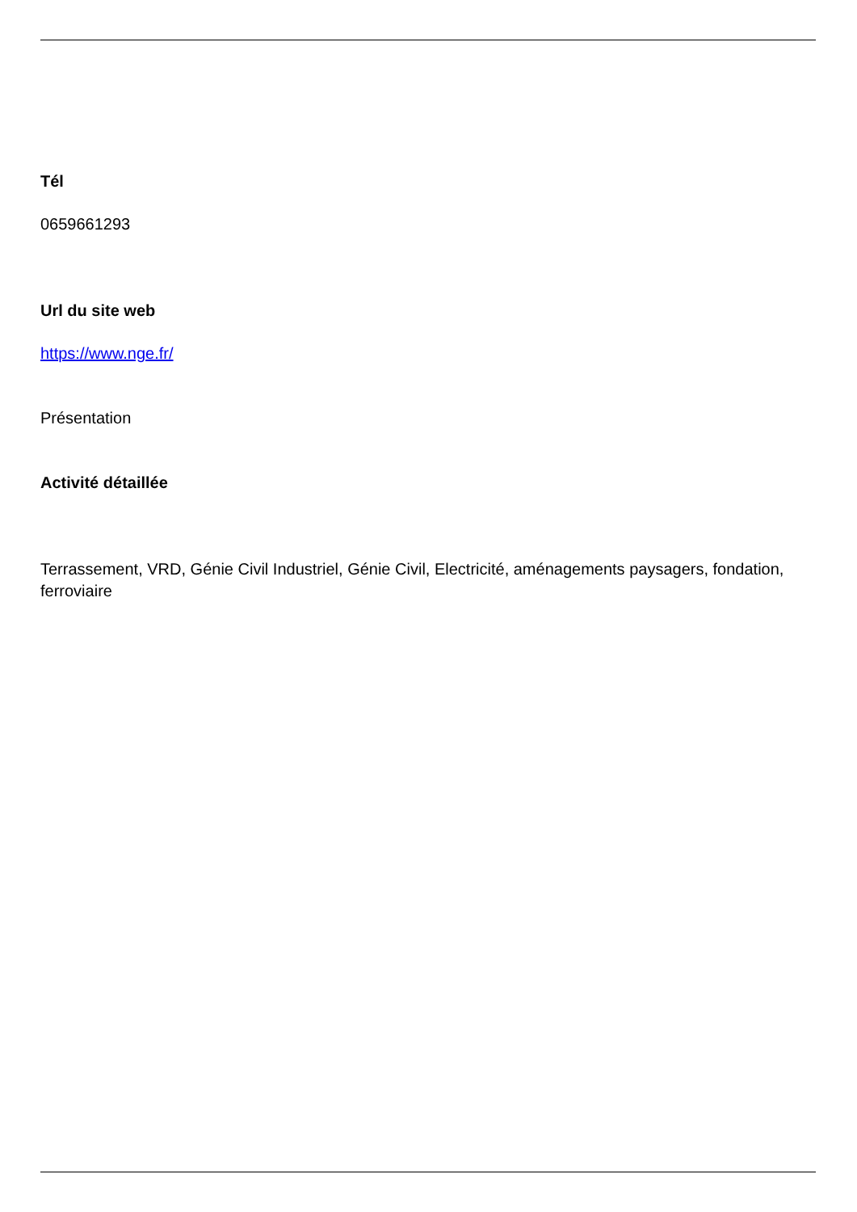Tél
0659661293
Url du site web
https://www.nge.fr/
Présentation
Activité détaillée
Terrassement, VRD, Génie Civil Industriel, Génie Civil, Electricité, aménagements paysagers, fondation, ferroviaire